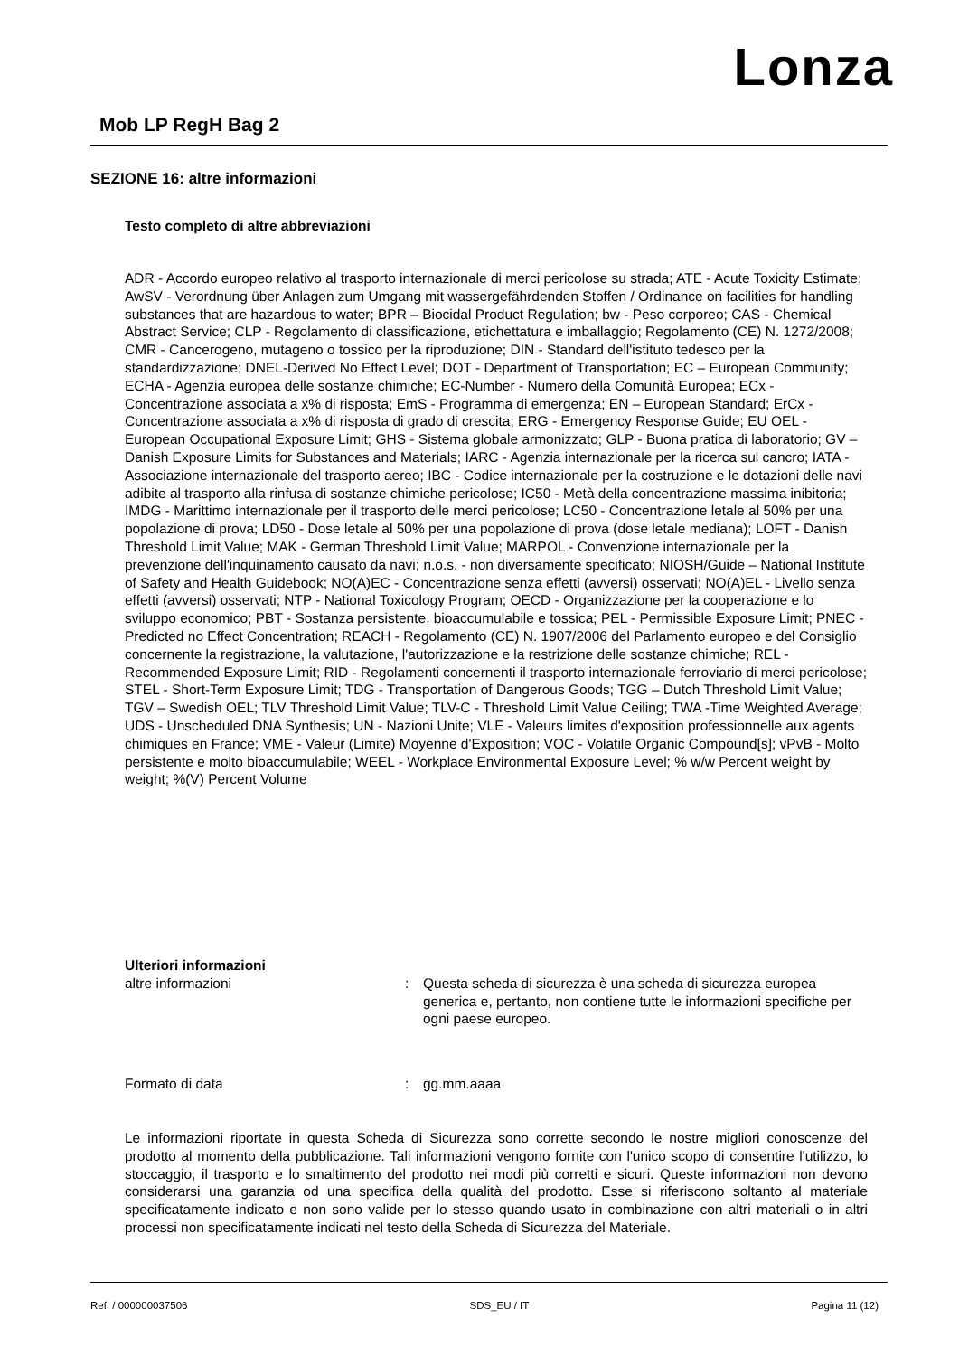Lonza
Mob LP RegH Bag 2
SEZIONE 16: altre informazioni
Testo completo di altre abbreviazioni
ADR - Accordo europeo relativo al trasporto internazionale di merci pericolose su strada; ATE - Acute Toxicity Estimate; AwSV - Verordnung über Anlagen zum Umgang mit wassergefährdenden Stoffen / Ordinance on facilities for handling substances that are hazardous to water; BPR – Biocidal Product Regulation; bw - Peso corporeo; CAS - Chemical Abstract Service; CLP - Regolamento di classificazione, etichettatura e imballaggio; Regolamento (CE) N. 1272/2008; CMR - Cancerogeno, mutageno o tossico per la riproduzione; DIN - Standard dell'istituto tedesco per la standardizzazione; DNEL-Derived No Effect Level; DOT - Department of Transportation; EC – European Community; ECHA - Agenzia europea delle sostanze chimiche; EC-Number - Numero della Comunità Europea; ECx - Concentrazione associata a x% di risposta; EmS - Programma di emergenza; EN – European Standard; ErCx - Concentrazione associata a x% di risposta di grado di crescita; ERG - Emergency Response Guide; EU OEL - European Occupational Exposure Limit; GHS - Sistema globale armonizzato; GLP - Buona pratica di laboratorio; GV – Danish Exposure Limits for Substances and Materials; IARC - Agenzia internazionale per la ricerca sul cancro; IATA - Associazione internazionale del trasporto aereo; IBC - Codice internazionale per la costruzione e le dotazioni delle navi adibite al trasporto alla rinfusa di sostanze chimiche pericolose; IC50 - Metà della concentrazione massima inibitoria; IMDG - Marittimo internazionale per il trasporto delle merci pericolose; LC50 - Concentrazione letale al 50% per una popolazione di prova; LD50 - Dose letale al 50% per una popolazione di prova (dose letale mediana); LOFT - Danish Threshold Limit Value; MAK - German Threshold Limit Value; MARPOL - Convenzione internazionale per la prevenzione dell'inquinamento causato da navi; n.o.s. - non diversamente specificato; NIOSH/Guide – National Institute of Safety and Health Guidebook; NO(A)EC - Concentrazione senza effetti (avversi) osservati; NO(A)EL - Livello senza effetti (avversi) osservati; NTP - National Toxicology Program; OECD - Organizzazione per la cooperazione e lo sviluppo economico; PBT - Sostanza persistente, bioaccumulabile e tossica; PEL - Permissible Exposure Limit; PNEC - Predicted no Effect Concentration; REACH - Regolamento (CE) N. 1907/2006 del Parlamento europeo e del Consiglio concernente la registrazione, la valutazione, l'autorizzazione e la restrizione delle sostanze chimiche; REL - Recommended Exposure Limit; RID - Regolamenti concernenti il trasporto internazionale ferroviario di merci pericolose; STEL - Short-Term Exposure Limit; TDG - Transportation of Dangerous Goods; TGG – Dutch Threshold Limit Value; TGV – Swedish OEL; TLV Threshold Limit Value; TLV-C - Threshold Limit Value Ceiling; TWA -Time Weighted Average; UDS - Unscheduled DNA Synthesis; UN - Nazioni Unite; VLE - Valeurs limites d'exposition professionnelle aux agents chimiques en France; VME - Valeur (Limite) Moyenne d'Exposition; VOC - Volatile Organic Compound[s]; vPvB - Molto persistente e molto bioaccumulabile; WEEL - Workplace Environmental Exposure Level; % w/w Percent weight by weight; %(V) Percent Volume
Ulteriori informazioni
altre informazioni : Questa scheda di sicurezza è una scheda di sicurezza europea generica e, pertanto, non contiene tutte le informazioni specifiche per ogni paese europeo.
Formato di data : gg.mm.aaaa
Le informazioni riportate in questa Scheda di Sicurezza sono corrette secondo le nostre migliori conoscenze del prodotto al momento della pubblicazione. Tali informazioni vengono fornite con l'unico scopo di consentire l'utilizzo, lo stoccaggio, il trasporto e lo smaltimento del prodotto nei modi più corretti e sicuri. Queste informazioni non devono considerarsi una garanzia od una specifica della qualità del prodotto. Esse si riferiscono soltanto al materiale specificatamente indicato e non sono valide per lo stesso quando usato in combinazione con altri materiali o in altri processi non specificatamente indicati nel testo della Scheda di Sicurezza del Materiale.
Ref. / 000000037506 SDS_EU / IT Pagina 11 (12)